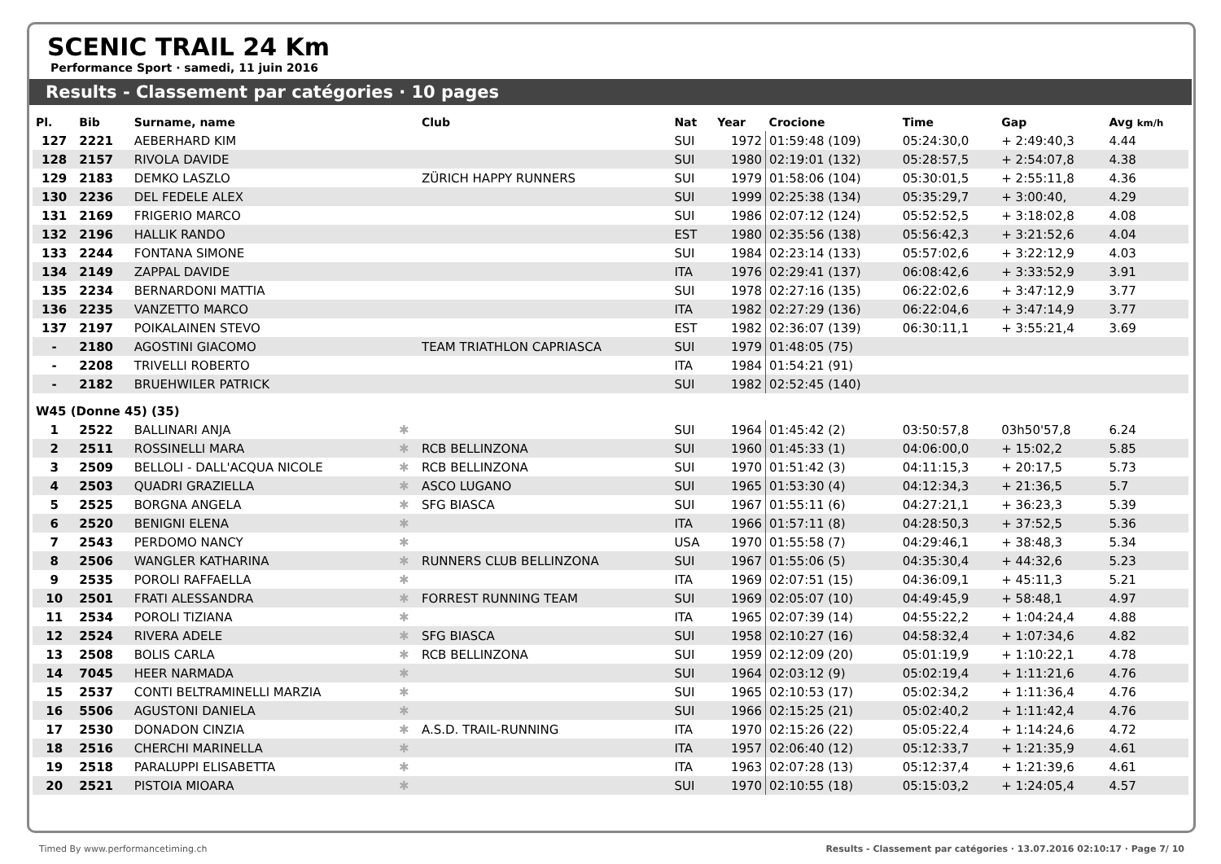SCENIC TRAIL 24 Km
Performance Sport · samedi, 11 juin 2016
Results - Classement par catégories · 10 pages
| Pl. | Bib | Surname, name | | Club | Nat | Year | Crocione | Time | Gap | Avg km/h |
| --- | --- | --- | --- | --- | --- | --- | --- | --- | --- | --- |
| 127 | 2221 | AEBERHARD KIM | | | SUI | 1972 | 01:59:48 (109) | 05:24:30,0 | + 2:49:40,3 | 4.44 |
| 128 | 2157 | RIVOLA DAVIDE | | | SUI | 1980 | 02:19:01 (132) | 05:28:57,5 | + 2:54:07,8 | 4.38 |
| 129 | 2183 | DEMKO LASZLO | | ZÜRICH HAPPY RUNNERS | SUI | 1979 | 01:58:06 (104) | 05:30:01,5 | + 2:55:11,8 | 4.36 |
| 130 | 2236 | DEL FEDELE ALEX | | | SUI | 1999 | 02:25:38 (134) | 05:35:29,7 | + 3:00:40, | 4.29 |
| 131 | 2169 | FRIGERIO MARCO | | | SUI | 1986 | 02:07:12 (124) | 05:52:52,5 | + 3:18:02,8 | 4.08 |
| 132 | 2196 | HALLIK RANDO | | | EST | 1980 | 02:35:56 (138) | 05:56:42,3 | + 3:21:52,6 | 4.04 |
| 133 | 2244 | FONTANA SIMONE | | | SUI | 1984 | 02:23:14 (133) | 05:57:02,6 | + 3:22:12,9 | 4.03 |
| 134 | 2149 | ZAPPAL DAVIDE | | | ITA | 1976 | 02:29:41 (137) | 06:08:42,6 | + 3:33:52,9 | 3.91 |
| 135 | 2234 | BERNARDONI MATTIA | | | SUI | 1978 | 02:27:16 (135) | 06:22:02,6 | + 3:47:12,9 | 3.77 |
| 136 | 2235 | VANZETTO MARCO | | | ITA | 1982 | 02:27:29 (136) | 06:22:04,6 | + 3:47:14,9 | 3.77 |
| 137 | 2197 | POIKALAINEN STEVO | | | EST | 1982 | 02:36:07 (139) | 06:30:11,1 | + 3:55:21,4 | 3.69 |
| - | 2180 | AGOSTINI GIACOMO | | TEAM TRIATHLON CAPRIASCA | SUI | 1979 | 01:48:05 (75) | | | |
| - | 2208 | TRIVELLI ROBERTO | | | ITA | 1984 | 01:54:21 (91) | | | |
| - | 2182 | BRUEHWILER PATRICK | | | SUI | 1982 | 02:52:45 (140) | | | |
| W45 (Donne 45) (35) | | | | | | | | | | |
| 1 | 2522 | BALLINARI ANJA | ✱ | | SUI | 1964 | 01:45:42 (2) | 03:50:57,8 | 03h50'57,8 | 6.24 |
| 2 | 2511 | ROSSINELLI MARA | ✱ | RCB BELLINZONA | SUI | 1960 | 01:45:33 (1) | 04:06:00,0 | + 15:02,2 | 5.85 |
| 3 | 2509 | BELLOLI - DALL'ACQUA NICOLE | ✱ | RCB BELLINZONA | SUI | 1970 | 01:51:42 (3) | 04:11:15,3 | + 20:17,5 | 5.73 |
| 4 | 2503 | QUADRI GRAZIELLA | ✱ | ASCO LUGANO | SUI | 1965 | 01:53:30 (4) | 04:12:34,3 | + 21:36,5 | 5.7 |
| 5 | 2525 | BORGNA ANGELA | ✱ | SFG BIASCA | SUI | 1967 | 01:55:11 (6) | 04:27:21,1 | + 36:23,3 | 5.39 |
| 6 | 2520 | BENIGNI ELENA | ✱ | | ITA | 1966 | 01:57:11 (8) | 04:28:50,3 | + 37:52,5 | 5.36 |
| 7 | 2543 | PERDOMO NANCY | ✱ | | USA | 1970 | 01:55:58 (7) | 04:29:46,1 | + 38:48,3 | 5.34 |
| 8 | 2506 | WANGLER KATHARINA | ✱ | RUNNERS CLUB BELLINZONA | SUI | 1967 | 01:55:06 (5) | 04:35:30,4 | + 44:32,6 | 5.23 |
| 9 | 2535 | POROLI RAFFAELLA | ✱ | | ITA | 1969 | 02:07:51 (15) | 04:36:09,1 | + 45:11,3 | 5.21 |
| 10 | 2501 | FRATI ALESSANDRA | ✱ | FORREST RUNNING TEAM | SUI | 1969 | 02:05:07 (10) | 04:49:45,9 | + 58:48,1 | 4.97 |
| 11 | 2534 | POROLI TIZIANA | ✱ | | ITA | 1965 | 02:07:39 (14) | 04:55:22,2 | + 1:04:24,4 | 4.88 |
| 12 | 2524 | RIVERA ADELE | ✱ | SFG BIASCA | SUI | 1958 | 02:10:27 (16) | 04:58:32,4 | + 1:07:34,6 | 4.82 |
| 13 | 2508 | BOLIS CARLA | ✱ | RCB BELLINZONA | SUI | 1959 | 02:12:09 (20) | 05:01:19,9 | + 1:10:22,1 | 4.78 |
| 14 | 7045 | HEER NARMADA | ✱ | | SUI | 1964 | 02:03:12 (9) | 05:02:19,4 | + 1:11:21,6 | 4.76 |
| 15 | 2537 | CONTI BELTRAMINELLI MARZIA | ✱ | | SUI | 1965 | 02:10:53 (17) | 05:02:34,2 | + 1:11:36,4 | 4.76 |
| 16 | 5506 | AGUSTONI DANIELA | ✱ | | SUI | 1966 | 02:15:25 (21) | 05:02:40,2 | + 1:11:42,4 | 4.76 |
| 17 | 2530 | DONADON CINZIA | ✱ | A.S.D. TRAIL-RUNNING | ITA | 1970 | 02:15:26 (22) | 05:05:22,4 | + 1:14:24,6 | 4.72 |
| 18 | 2516 | CHERCHI MARINELLA | ✱ | | ITA | 1957 | 02:06:40 (12) | 05:12:33,7 | + 1:21:35,9 | 4.61 |
| 19 | 2518 | PARALUPPI ELISABETTA | ✱ | | ITA | 1963 | 02:07:28 (13) | 05:12:37,4 | + 1:21:39,6 | 4.61 |
| 20 | 2521 | PISTOIA MIOARA | ✱ | | SUI | 1970 | 02:10:55 (18) | 05:15:03,2 | + 1:24:05,4 | 4.57 |
Timed By www.performancetiming.ch Results - Classement par catégories · 13.07.2016 02:10:17 · Page 7/ 10